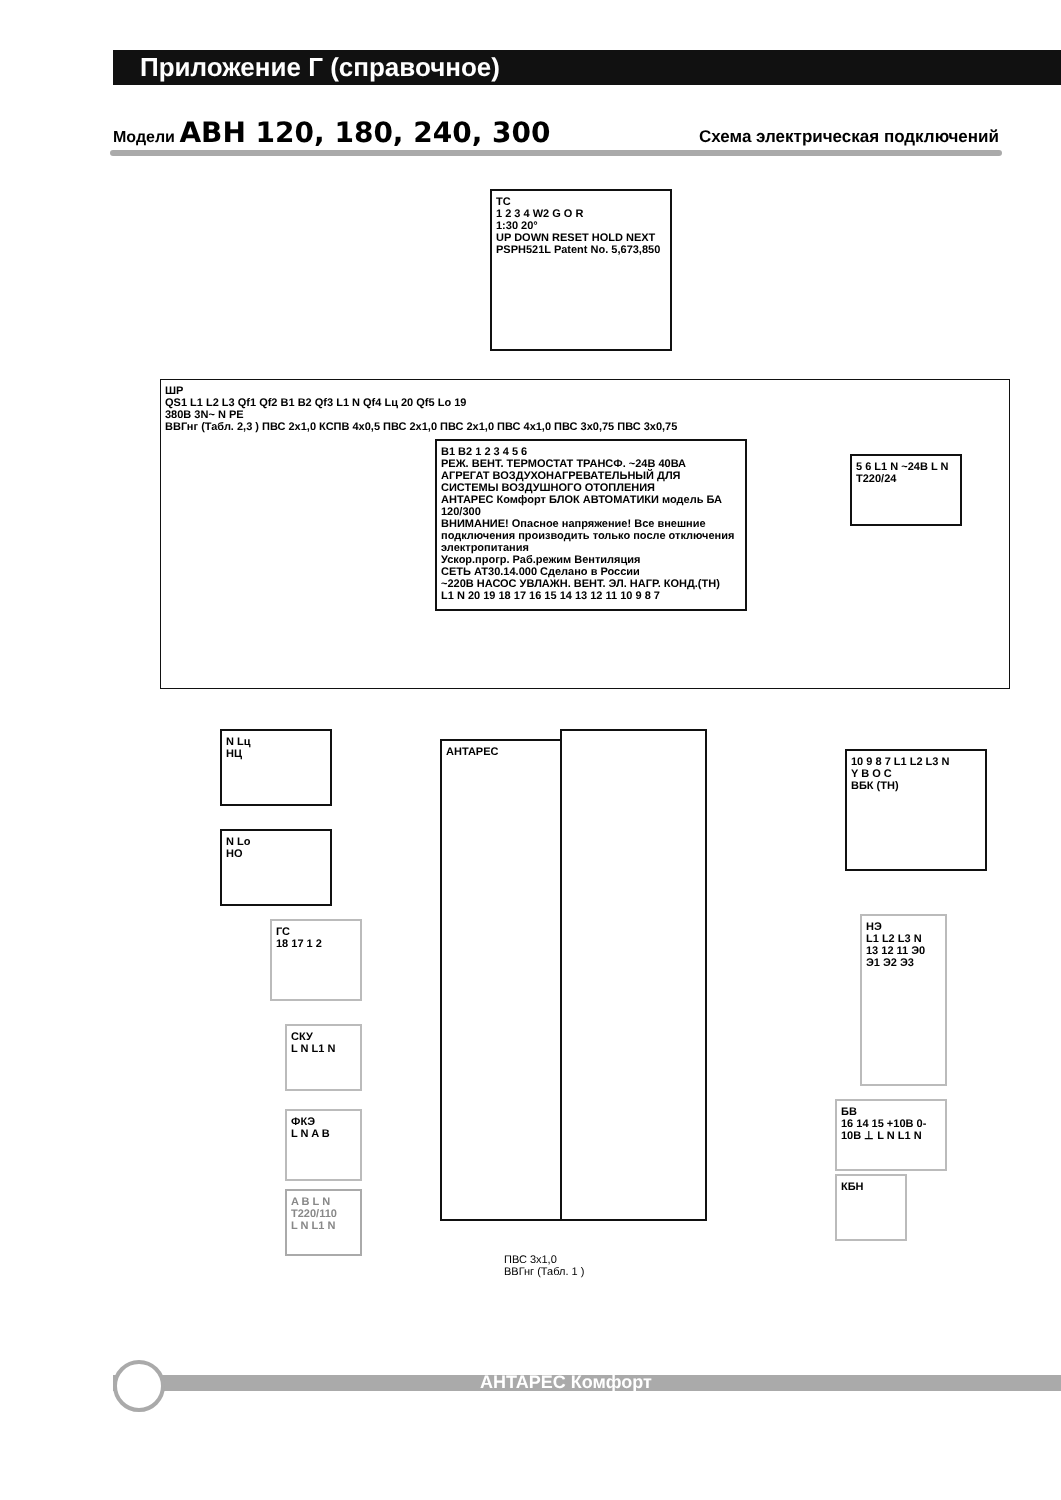Приложение Г (справочное)
Модели АВН 120, 180, 240, 300 Схема электрическая подключений
ТС
1 2 3 4 W2 G O R
1:30 20°
UP DOWN RESET HOLD NEXT
PSPH521L Patent No. 5,673,850
ШР
QS1 L1 L2 L3 Qf1 Qf2 B1 B2 Qf3 L1 N Qf4 Lц 20 Qf5 Lo 19
380В 3N~ N PE
ВВГнг (Табл. 2,3 ) ПВС 2х1,0 КСПВ 4х0,5 ПВС 2х1,0 ПВС 2х1,0 ПВС 4х1,0 ПВС 3х0,75 ПВС 3х0,75
B1 B2 1 2 3 4 5 6
РЕЖ. ВЕНТ. ТЕРМОСТАТ ТРАНСФ. ~24В 40ВА
АГРЕГАТ ВОЗДУХОНАГРЕВАТЕЛЬНЫЙ ДЛЯ СИСТЕМЫ ВОЗДУШНОГО ОТОПЛЕНИЯ
АНТАРЕС Комфорт БЛОК АВТОМАТИКИ модель БА 120/300
ВНИМАНИЕ! Опасное напряжение! Все внешние подключения производить только после отключения электропитания
Ускор.прогр. Раб.режим Вентиляция
СЕТЬ АТ30.14.000 Сделано в России
~220В НАСОС УВЛАЖН. ВЕНТ. ЭЛ. НАГР. КОНД.(ТН)
L1 N 20 19 18 17 16 15 14 13 12 11 10 9 8 7
5 6 L1 N ~24В L N
Т220/24
N Lц
НЦ
N Lo
НО
10 9 8 7 L1 L2 L3 N
Y B O C
ВБК (ТН)
ГС
18 17 1 2
СКУ
L N L1 N
ФКЭ
L N A B
A B L N
Т220/110
L N L1 N
НЭ
L1 L2 L3 N
13 12 11 Э0 Э1 Э2 Э3
БВ
16 14 15 +10В 0-10В ⊥ L N L1 N
КБН
АНТАРЕС
ПВС 3х1,0
ВВГнг (Табл. 1 )
АНТАРЕС Комфорт